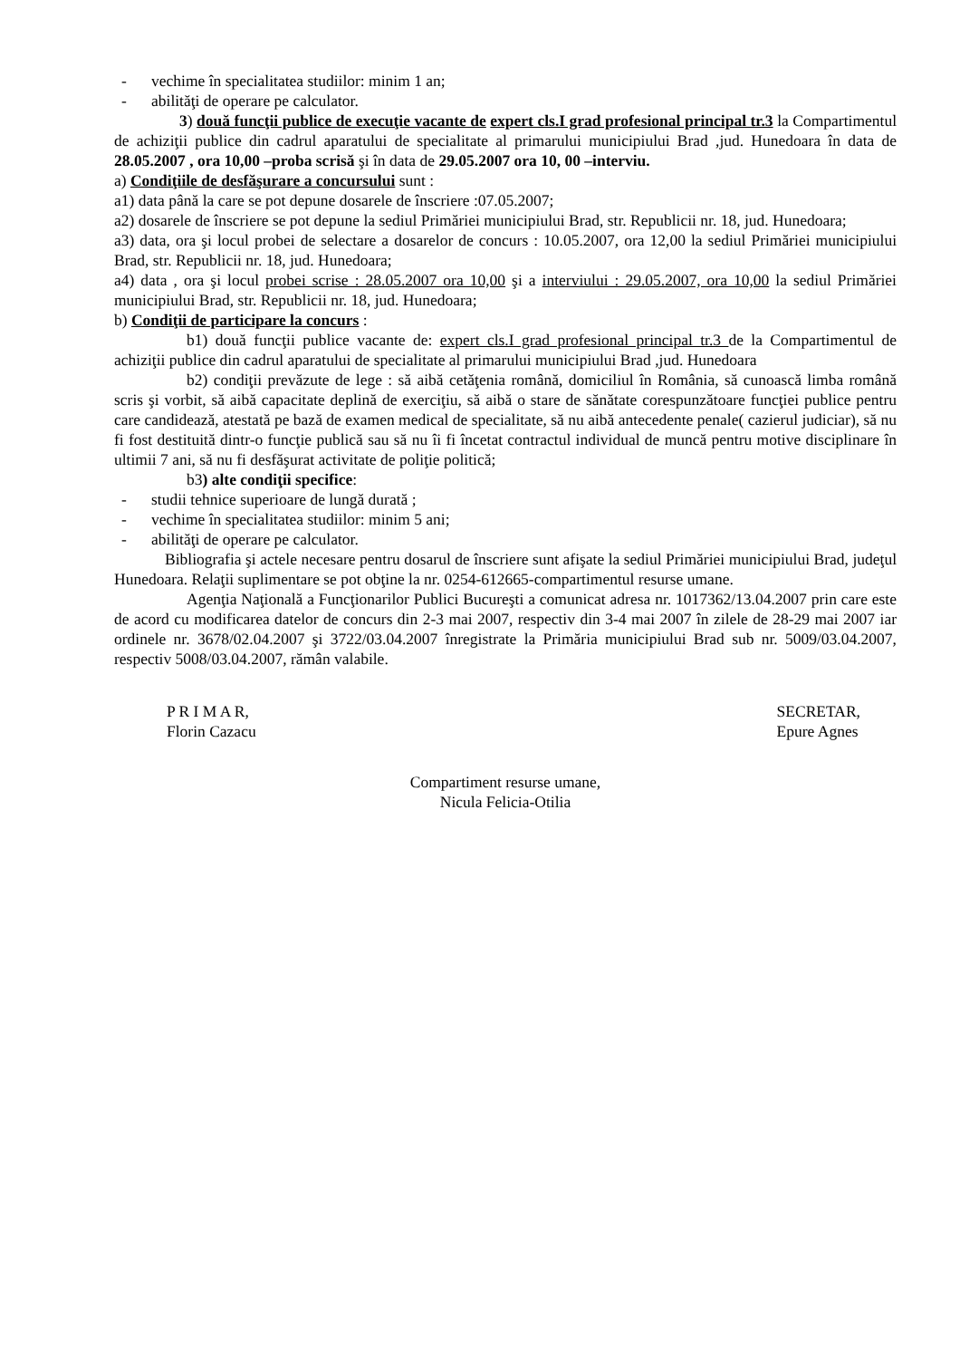- vechime în specialitatea studiilor: minim 1 an;
- abilităţi de operare pe calculator.
3) două funcţii publice de execuţie vacante de expert cls.I grad profesional principal tr.3 la Compartimentul de achiziţii publice din cadrul aparatului de specialitate al primarului municipiului Brad ,jud. Hunedoara în data de 28.05.2007 , ora 10,00 –proba scrisă şi în data de 29.05.2007 ora 10, 00 –interviu.
a) Condiţiile de desfăşurare a concursului sunt :
a1) data până la care se pot depune dosarele de înscriere :07.05.2007;
a2) dosarele de înscriere se pot depune la sediul Primăriei municipiului Brad, str. Republicii nr. 18, jud. Hunedoara;
a3) data, ora şi locul probei de selectare a dosarelor de concurs : 10.05.2007, ora 12,00 la sediul Primăriei municipiului Brad, str. Republicii nr. 18, jud. Hunedoara;
a4) data , ora şi locul probei scrise : 28.05.2007 ora 10,00 şi a interviului : 29.05.2007, ora 10,00 la sediul Primăriei municipiului Brad, str. Republicii nr. 18, jud. Hunedoara;
b) Condiţii de participare la concurs :
b1) două funcţii publice vacante de: expert cls.I grad profesional principal tr.3 de la Compartimentul de achiziţii publice din cadrul aparatului de specialitate al primarului municipiului Brad ,jud. Hunedoara
b2) condiţii prevăzute de lege : să aibă cetăţenia română, domiciliul în România, să cunoască limba română scris şi vorbit, să aibă capacitate deplină de exerciţiu, să aibă o stare de sănătate corespunzătoare funcţiei publice pentru care candidează, atestată pe bază de examen medical de specialitate, să nu aibă antecedente penale( cazierul judiciar), să nu fi fost destituită dintr-o funcţie publică sau să nu îi fi încetat contractul individual de muncă pentru motive disciplinare în ultimii 7 ani, să nu fi desfăşurat activitate de poliţie politică;
b3) alte condiţii specifice:
- studii tehnice superioare de lungă durată ;
- vechime în specialitatea studiilor: minim 5 ani;
- abilităţi de operare pe calculator.
Bibliografia şi actele necesare pentru dosarul de înscriere sunt afişate la sediul Primăriei municipiului Brad, judeţul Hunedoara. Relaţii suplimentare se pot obţine la nr. 0254-612665-compartimentul resurse umane.
Agenţia Naţională a Funcţionarilor Publici Bucureşti a comunicat adresa nr. 1017362/13.04.2007 prin care este de acord cu modificarea datelor de concurs din 2-3 mai 2007, respectiv din 3-4 mai 2007 în zilele de 28-29 mai 2007 iar ordinele nr. 3678/02.04.2007 şi 3722/03.04.2007 înregistrate la Primăria municipiului Brad sub nr. 5009/03.04.2007, respectiv 5008/03.04.2007, rămân valabile.
P R I M A R,
Florin Cazacu
SECRETAR,
Epure Agnes
Compartiment resurse umane,
Nicula Felicia-Otilia